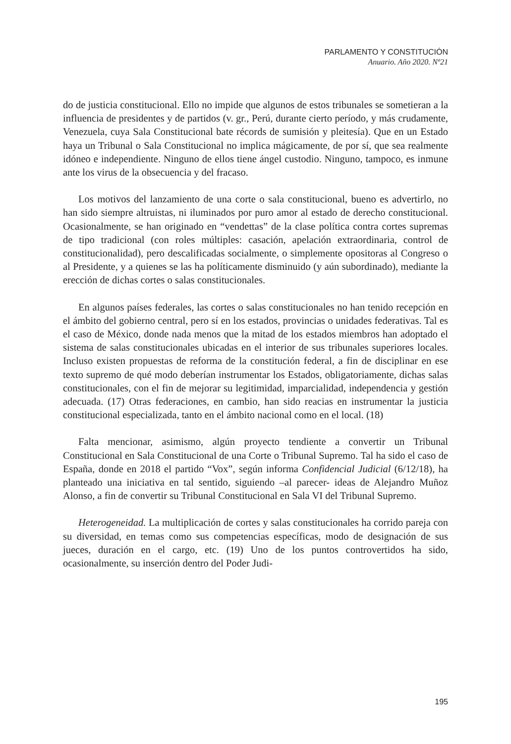PARLAMENTO Y CONSTITUCIÓN
Anuario. Año 2020. Nº21
do de justicia constitucional. Ello no impide que algunos de estos tribunales se sometieran a la influencia de presidentes y de partidos (v. gr., Perú, durante cierto período, y más crudamente, Venezuela, cuya Sala Constitucional bate récords de sumisión y pleitesía). Que en un Estado haya un Tribunal o Sala Constitucional no implica mágicamente, de por sí, que sea realmente idóneo e independiente. Ninguno de ellos tiene ángel custodio. Ninguno, tampoco, es inmune ante los virus de la obsecuencia y del fracaso.
Los motivos del lanzamiento de una corte o sala constitucional, bueno es advertirlo, no han sido siempre altruistas, ni iluminados por puro amor al estado de derecho constitucional. Ocasionalmente, se han originado en “vendettas” de la clase política contra cortes supremas de tipo tradicional (con roles múltiples: casación, apelación extraordinaria, control de constitucionalidad), pero descalificadas socialmente, o simplemente opositoras al Congreso o al Presidente, y a quienes se las ha políticamente disminuido (y aún subordinado), mediante la erección de dichas cortes o salas constitucionales.
En algunos países federales, las cortes o salas constitucionales no han tenido recepción en el ámbito del gobierno central, pero sí en los estados, provincias o unidades federativas. Tal es el caso de México, donde nada menos que la mitad de los estados miembros han adoptado el sistema de salas constitucionales ubicadas en el interior de sus tribunales superiores locales. Incluso existen propuestas de reforma de la constitución federal, a fin de disciplinar en ese texto supremo de qué modo deberían instrumentar los Estados, obligatoriamente, dichas salas constitucionales, con el fin de mejorar su legitimidad, imparcialidad, independencia y gestión adecuada. (17) Otras federaciones, en cambio, han sido reacias en instrumentar la justicia constitucional especializada, tanto en el ámbito nacional como en el local. (18)
Falta mencionar, asimismo, algún proyecto tendiente a convertir un Tribunal Constitucional en Sala Constitucional de una Corte o Tribunal Supremo. Tal ha sido el caso de España, donde en 2018 el partido “Vox”, según informa Confidencial Judicial (6/12/18), ha planteado una iniciativa en tal sentido, siguiendo –al parecer- ideas de Alejandro Muñoz Alonso, a fin de convertir su Tribunal Constitucional en Sala VI del Tribunal Supremo.
Heterogeneidad. La multiplicación de cortes y salas constitucionales ha corrido pareja con su diversidad, en temas como sus competencias específicas, modo de designación de sus jueces, duración en el cargo, etc. (19) Uno de los puntos controvertidos ha sido, ocasionalmente, su inserción dentro del Poder Judi-
195